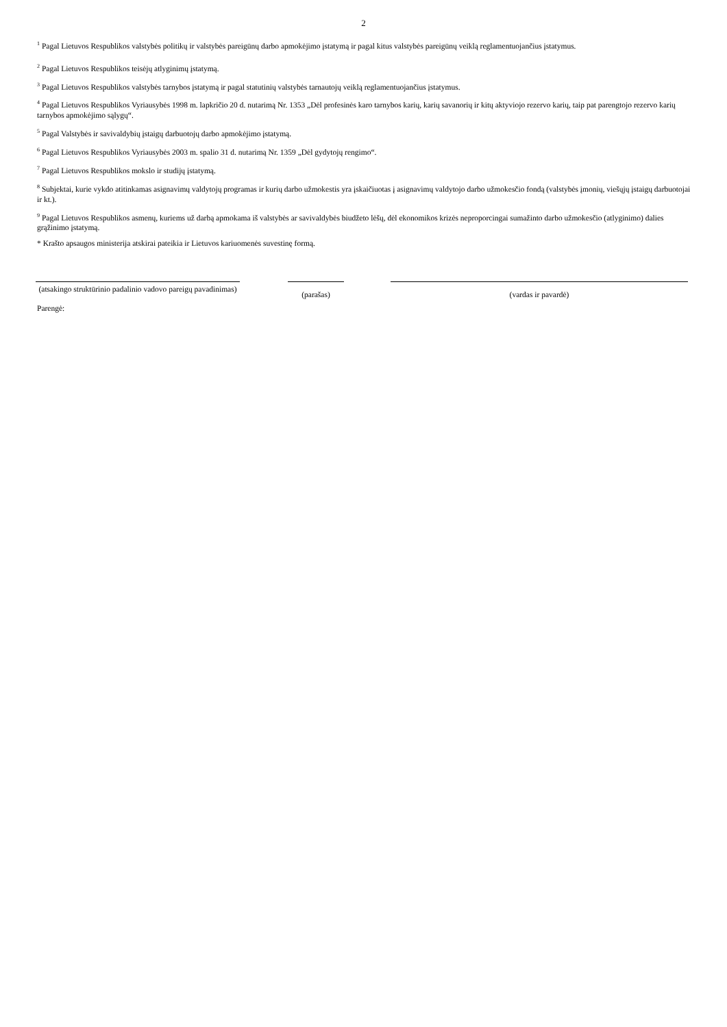2
<sup>1</sup> Pagal Lietuvos Respublikos valstybės politikų ir valstybės pareigūnų darbo apmokėjimo įstatymą ir pagal kitus valstybės pareigūnų veiklą reglamentuojančius įstatymus.
<sup>2</sup> Pagal Lietuvos Respublikos teisėjų atlyginimų įstatymą.
<sup>3</sup> Pagal Lietuvos Respublikos valstybės tarnybos įstatymą ir pagal statutinių valstybės tarnautojų veiklą reglamentuojančius įstatymus.
<sup>4</sup> Pagal Lietuvos Respublikos Vyriausybės 1998 m. lapkričio 20 d. nutarimą Nr. 1353 „Dėl profesinės karo tarnybos karių, karių savanorių ir kitų aktyviojo rezervo karių, taip pat parengtojo rezervo karių tarnybos apmokėjimo sąlygų“.
<sup>5</sup> Pagal Valstybės ir savivaldybių įstaigų darbuotojų darbo apmokėjimo įstatymą.
<sup>6</sup> Pagal Lietuvos Respublikos Vyriausybės 2003 m. spalio 31 d. nutarimą Nr. 1359 „Dėl gydytojų rengimo“.
<sup>7</sup> Pagal Lietuvos Respublikos mokslo ir studijų įstatymą.
<sup>8</sup> Subjektai, kurie vykdo atitinkamas asignavimų valdytojų programas ir kurių darbo užmokestis yra įskaičiuotas į asignavimų valdytojo darbo užmokesčio fondą (valstybės įmonių, viešųjų įstaigų darbuotojai ir kt.).
<sup>9</sup> Pagal Lietuvos Respublikos asmenų, kuriems už darbą apmokama iš valstybės ar savivaldybės biudžeto lėšų, dėl ekonomikos krizės neproporcingai sumažinto darbo užmokesčio (atlyginimo) dalies grąžinimo įstatymą.
* Krašto apsaugos ministerija atskirai pateikia ir Lietuvos kariuomenės suvestinę formą.
(atsakingo struktūrinio padalinio vadovo pareigų pavadinimas)
(parašas) (vardas ir pavardė)
Parengė: